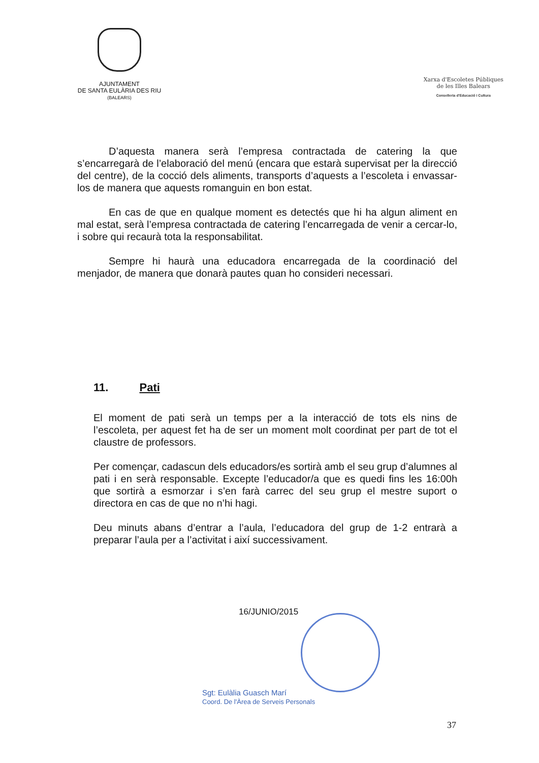AJUNTAMENT
DE SANTA EULÀRIA DES RIU
(BALEARS)
Xarxa d'Escoletes Públiques
de les Illes Balears
Conselleria d'Educació i Cultura
D’aquesta manera serà l’empresa contractada de catering la que s’encarregarà de l’elaboració del menú (encara que estarà supervisat per la direcció del centre), de la cocció dels aliments, transports d’aquests a l’escoleta i envassar-los de manera que aquests romanguin en bon estat.
En cas de que en qualque moment es detectés que hi ha algun aliment en mal estat, serà l’empresa contractada de catering l’encarregada de venir a cercar-lo, i sobre qui recaurà tota la responsabilitat.
Sempre hi haurà una educadora encarregada de la coordinació del menjador, de manera que donarà pautes quan ho consideri necessari.
11. Pati
El moment de pati serà un temps per a la interacció de tots els nins de l’escoleta, per aquest fet ha de ser un moment molt coordinat per part de tot el claustre de professors.
Per començar, cadascun dels educadors/es sortirà amb el seu grup d’alumnes al pati i en serà responsable. Excepte l’educador/a que es quedi fins les 16:00h que sortirà a esmorzar i s’en farà carrec del seu grup el mestre suport o directora en cas de que no n’hi hagi.
Deu minuts abans d’entrar a l’aula, l’educadora del grup de 1-2 entrarà a preparar l’aula per a l’activitat i així successivament.
16/JUNIO/2015
Sgt: Eulàlia Guasch Marí
Coord. De l'Àrea de Serveis Personals
37